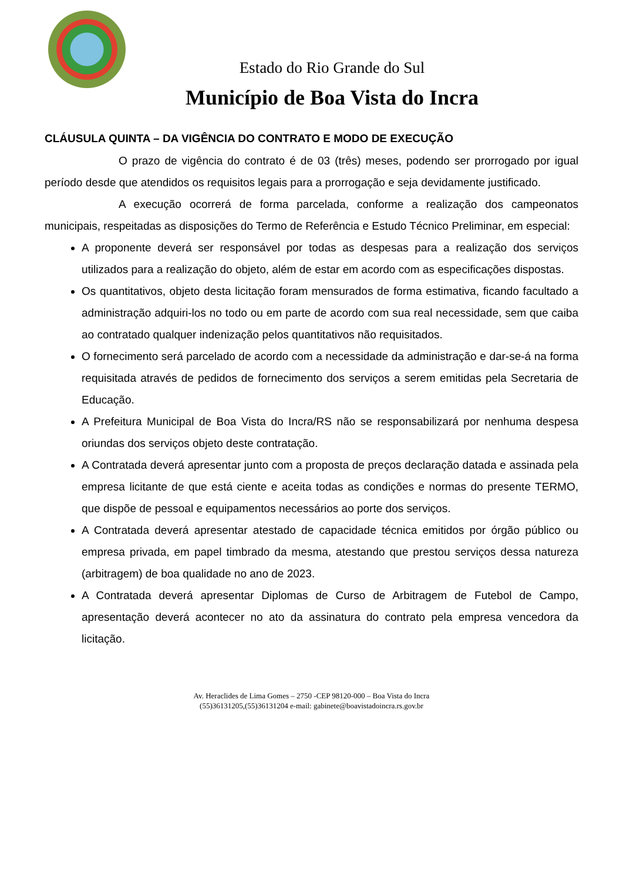Estado do Rio Grande do Sul
Município de Boa Vista do Incra
CLÁUSULA QUINTA – DA VIGÊNCIA DO CONTRATO E MODO DE EXECUÇÃO
O prazo de vigência do contrato é de 03 (três) meses, podendo ser prorrogado por igual período desde que atendidos os requisitos legais para a prorrogação e seja devidamente justificado.
A execução ocorrerá de forma parcelada, conforme a realização dos campeonatos municipais, respeitadas as disposições do Termo de Referência e Estudo Técnico Preliminar, em especial:
A proponente deverá ser responsável por todas as despesas para a realização dos serviços utilizados para a realização do objeto, além de estar em acordo com as especificações dispostas.
Os quantitativos, objeto desta licitação foram mensurados de forma estimativa, ficando facultado a administração adquiri-los no todo ou em parte de acordo com sua real necessidade, sem que caiba ao contratado qualquer indenização pelos quantitativos não requisitados.
O fornecimento será parcelado de acordo com a necessidade da administração e dar-se-á na forma requisitada através de pedidos de fornecimento dos serviços a serem emitidas pela Secretaria de Educação.
A Prefeitura Municipal de Boa Vista do Incra/RS não se responsabilizará por nenhuma despesa oriundas dos serviços objeto deste contratação.
A Contratada deverá apresentar junto com a proposta de preços declaração datada e assinada pela empresa licitante de que está ciente e aceita todas as condições e normas do presente TERMO, que dispõe de pessoal e equipamentos necessários ao porte dos serviços.
A Contratada deverá apresentar atestado de capacidade técnica emitidos por órgão público ou empresa privada, em papel timbrado da mesma, atestando que prestou serviços dessa natureza (arbitragem) de boa qualidade no ano de 2023.
A Contratada deverá apresentar Diplomas de Curso de Arbitragem de Futebol de Campo, apresentação deverá acontecer no ato da assinatura do contrato pela empresa vencedora da licitação.
Av. Heraclides de Lima Gomes – 2750 -CEP 98120-000 – Boa Vista do Incra
(55)36131205,(55)36131204 e-mail: gabinete@boavistadoincra.rs.gov.br